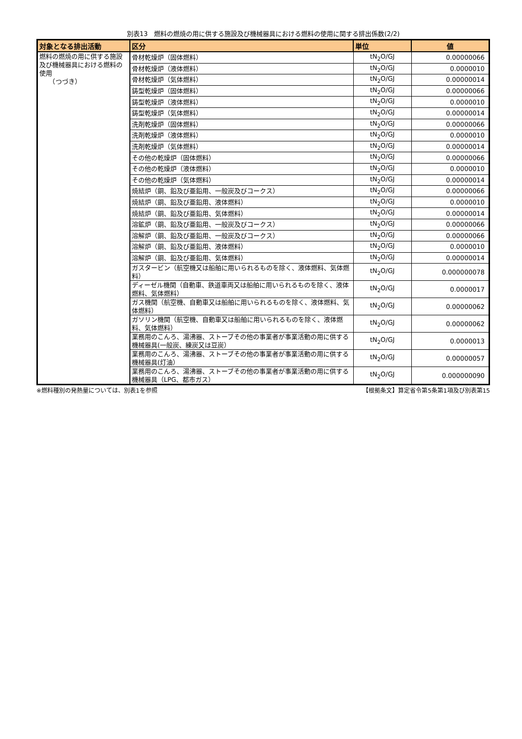別表13　燃料の燃焼の用に供する施設及び機械器具における燃料の使用に関する排出係数(2/2)
| 対象となる排出活動 | 区分 | 単位 | 値 |
| --- | --- | --- | --- |
| 燃料の燃焼の用に供する施設及び機械器具における燃料の使用 （つづき） | 骨材乾燥炉（固体燃料） | tN<sub>2</sub>O/GJ | 0.00000066 |
| | 骨材乾燥炉（液体燃料） | tN<sub>2</sub>O/GJ | 0.0000010 |
| | 骨材乾燥炉（気体燃料） | tN<sub>2</sub>O/GJ | 0.00000014 |
| | 鋳型乾燥炉（固体燃料） | tN<sub>2</sub>O/GJ | 0.00000066 |
| | 鋳型乾燥炉（液体燃料） | tN<sub>2</sub>O/GJ | 0.0000010 |
| | 鋳型乾燥炉（気体燃料） | tN<sub>2</sub>O/GJ | 0.00000014 |
| | 洗剤乾燥炉（固体燃料） | tN<sub>2</sub>O/GJ | 0.00000066 |
| | 洗剤乾燥炉（液体燃料） | tN<sub>2</sub>O/GJ | 0.0000010 |
| | 洗剤乾燥炉（気体燃料） | tN<sub>2</sub>O/GJ | 0.00000014 |
| | その他の乾燥炉（固体燃料） | tN<sub>2</sub>O/GJ | 0.00000066 |
| | その他の乾燥炉（液体燃料） | tN<sub>2</sub>O/GJ | 0.0000010 |
| | その他の乾燥炉（気体燃料） | tN<sub>2</sub>O/GJ | 0.00000014 |
| | 焼結炉（銅、鉛及び亜鉛用、一般炭及びコークス） | tN<sub>2</sub>O/GJ | 0.00000066 |
| | 焼結炉（銅、鉛及び亜鉛用、液体燃料） | tN<sub>2</sub>O/GJ | 0.0000010 |
| | 焼結炉（銅、鉛及び亜鉛用、気体燃料） | tN<sub>2</sub>O/GJ | 0.00000014 |
| | 溶鉱炉（銅、鉛及び亜鉛用、一般炭及びコークス） | tN<sub>2</sub>O/GJ | 0.00000066 |
| | 溶解炉（銅、鉛及び亜鉛用、一般炭及びコークス） | tN<sub>2</sub>O/GJ | 0.00000066 |
| | 溶解炉（銅、鉛及び亜鉛用、液体燃料） | tN<sub>2</sub>O/GJ | 0.0000010 |
| | 溶解炉（銅、鉛及び亜鉛用、気体燃料） | tN<sub>2</sub>O/GJ | 0.00000014 |
| | ガスタービン（航空機又は船舶に用いられるものを除く、液体燃料、気体燃料） | tN<sub>2</sub>O/GJ | 0.000000078 |
| | ディーゼル機関（自動車、鉄道車両又は船舶に用いられるものを除く、液体燃料、気体燃料） | tN<sub>2</sub>O/GJ | 0.0000017 |
| | ガス機関（航空機、自動車又は船舶に用いられるものを除く、液体燃料、気体燃料） | tN<sub>2</sub>O/GJ | 0.00000062 |
| | ガソリン機関（航空機、自動車又は船舶に用いられるものを除く、液体燃料、気体燃料） | tN<sub>2</sub>O/GJ | 0.00000062 |
| | 業務用のこんろ、湯沸器、ストーブその他の事業者が事業活動の用に供する機械器具(一般炭、練炭又は豆炭） | tN<sub>2</sub>O/GJ | 0.0000013 |
| | 業務用のこんろ、湯沸器、ストーブその他の事業者が事業活動の用に供する機械器具(灯油） | tN<sub>2</sub>O/GJ | 0.00000057 |
| | 業務用のこんろ、湯沸器、ストーブその他の事業者が事業活動の用に供する機械器具（LPG、都市ガス） | tN<sub>2</sub>O/GJ | 0.000000090 |
※燃料種別の発熱量については、別表1を参照 【根拠条文】算定省令第5条第1項及び別表第15